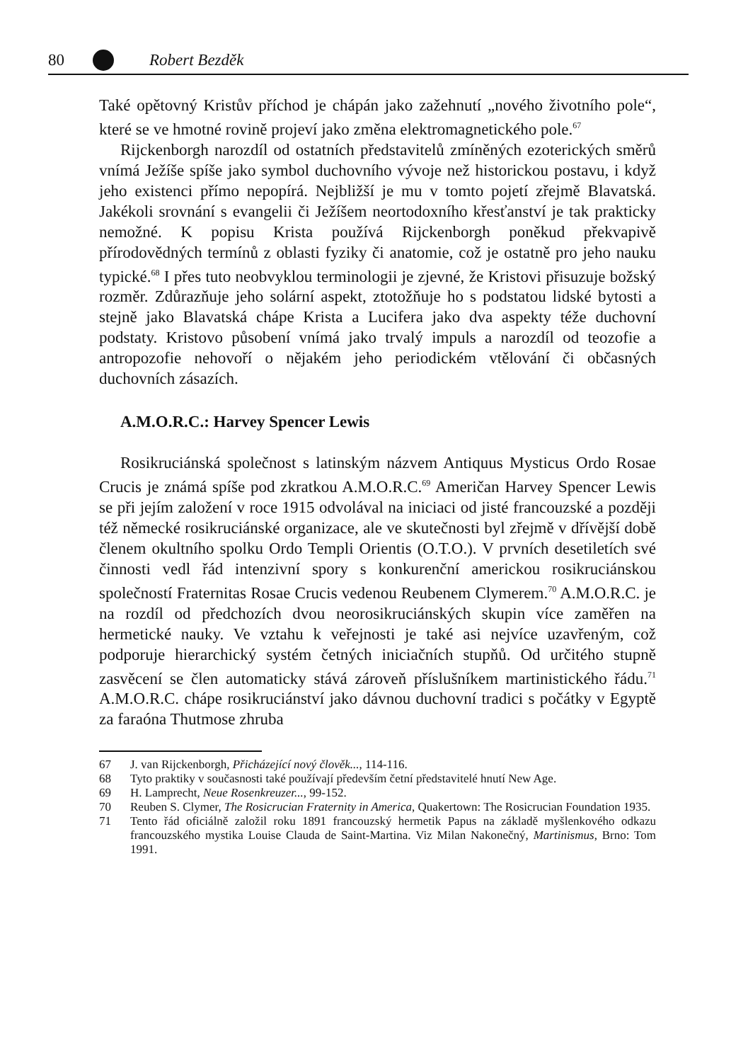80 Robert Bezděk
Také opětovný Kristův příchod je chápán jako zažehnutí „nového životního pole“, které se ve hmotné rovině projeví jako změna elektromagnetického pole.<sup>67</sup>
Rijckenborgh narozdíl od ostatních představitelů zmíněných ezoterických směrů vnímá Ježíše spíše jako symbol duchovního vývoje než historickou postavu, i když jeho existenci přímo nepopírá. Nejbližší je mu v tomto pojetí zřejmě Blavatská. Jakékoli srovnání s evangelii či Ježíšem neortodoxního křesťanství je tak prakticky nemožné. K popisu Krista používá Rijckenborgh poněkud překvapivě přírodovědných termínů z oblasti fyziky či anatomie, což je ostatně pro jeho nauku typické.<sup>68</sup> I přes tuto neobvyklou terminologii je zjevné, že Kristovi přisuzuje božský rozměr. Zdůrazňuje jeho solární aspekt, ztotožňuje ho s podstatou lidské bytosti a stejně jako Blavatská chápe Krista a Lucifera jako dva aspekty téže duchovní podstaty. Kristovo působení vnímá jako trvalý impuls a narozdíl od teozofie a antropozofie nehovoří o nějakém jeho periodickém vtělování či občasných duchovních zásazích.
A.M.O.R.C.: Harvey Spencer Lewis
Rosikruciánská společnost s latinským názvem Antiquus Mysticus Ordo Rosae Crucis je známá spíše pod zkratkou A.M.O.R.C.<sup>69</sup> Američan Harvey Spencer Lewis se při jejím založení v roce 1915 odvolával na iniciaci od jisté francouzské a později též německé rosikruciánské organizace, ale ve skutečnosti byl zřejmě v dřívější době členem okultního spolku Ordo Templi Orientis (O.T.O.). V prvních desetiletích své činnosti vedl řád intenzivní spory s konkurenční americkou rosikruciánskou společností Fraternitas Rosae Crucis vedenou Reubenem Clymerem.<sup>70</sup> A.M.O.R.C. je na rozdíl od předchozích dvou neorosikruciánských skupin více zaměřen na hermetické nauky. Ve vztahu k veřejnosti je také asi nejvíce uzavřeným, což podporuje hierarchický systém četných iniciačních stupňů. Od určitého stupně zasvěcení se člen automaticky stává zároveň příslušníkem martinistického řádu.<sup>71</sup> A.M.O.R.C. chápe rosikruciánství jako dávnou duchovní tradici s počátky v Egyptě za faraóna Thutmose zhruba
67 J. van Rijckenborgh, Přicházející nový člověk..., 114-116.
68 Tyto praktiky v současnosti také používají především četní představitelé hnutí New Age.
69 H. Lamprecht, Neue Rosenkreuzer..., 99-152.
70 Reuben S. Clymer, The Rosicrucian Fraternity in America, Quakertown: The Rosicrucian Foundation 1935.
71 Tento řád oficiálně založil roku 1891 francouzský hermetik Papus na základě myšlenkového odkazu francouzského mystika Louise Clauda de Saint-Martina. Viz Milan Nakonečný, Martinismus, Brno: Tom 1991.